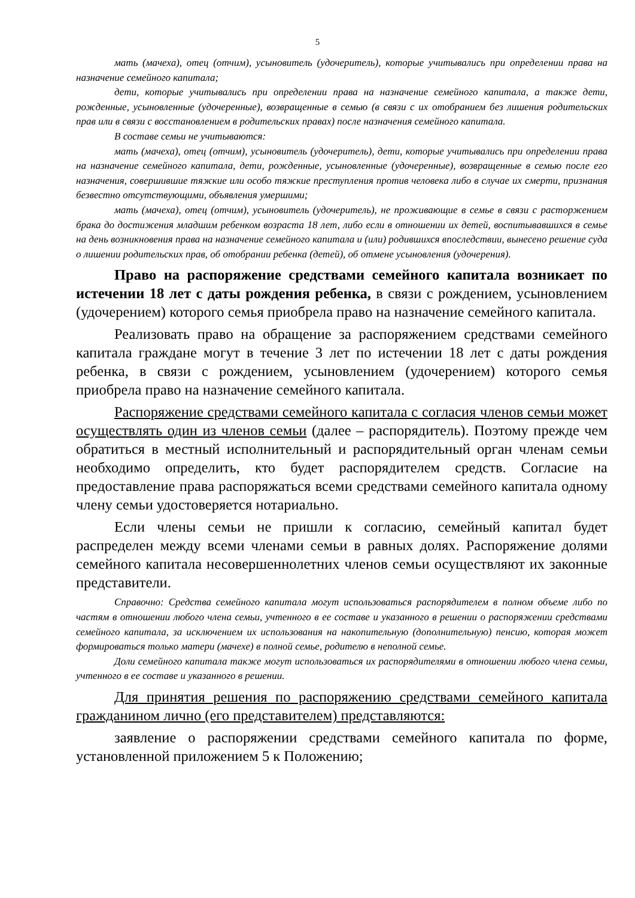5
мать (мачеха), отец (отчим), усыновитель (удочеритель), которые учитывались при определении права на назначение семейного капитала;
дети, которые учитывались при определении права на назначение семейного капитала, а также дети, рожденные, усыновленные (удочеренные), возвращенные в семью (в связи с их отобранием без лишения родительских прав или в связи с восстановлением в родительских правах) после назначения семейного капитала.
В составе семьи не учитываются:
мать (мачеха), отец (отчим), усыновитель (удочеритель), дети, которые учитывались при определении права на назначение семейного капитала, дети, рожденные, усыновленные (удочеренные), возвращенные в семью после его назначения, совершившие тяжкие или особо тяжкие преступления против человека либо в случае их смерти, признания безвестно отсутствующими, объявления умершими;
мать (мачеха), отец (отчим), усыновитель (удочеритель), не проживающие в семье в связи с расторжением брака до достижения младшим ребенком возраста 18 лет, либо если в отношении их детей, воспитывавшихся в семье на день возникновения права на назначение семейного капитала и (или) родившихся впоследствии, вынесено решение суда о лишении родительских прав, об отобрании ребенка (детей), об отмене усыновления (удочерения).
Право на распоряжение средствами семейного капитала возникает по истечении 18 лет с даты рождения ребенка, в связи с рождением, усыновлением (удочерением) которого семья приобрела право на назначение семейного капитала.
Реализовать право на обращение за распоряжением средствами семейного капитала граждане могут в течение 3 лет по истечении 18 лет с даты рождения ребенка, в связи с рождением, усыновлением (удочерением) которого семья приобрела право на назначение семейного капитала.
Распоряжение средствами семейного капитала с согласия членов семьи может осуществлять один из членов семьи (далее – распорядитель). Поэтому прежде чем обратиться в местный исполнительный и распорядительный орган членам семьи необходимо определить, кто будет распорядителем средств. Согласие на предоставление права распоряжаться всеми средствами семейного капитала одному члену семьи удостоверяется нотариально.
Если члены семьи не пришли к согласию, семейный капитал будет распределен между всеми членами семьи в равных долях. Распоряжение долями семейного капитала несовершеннолетних членов семьи осуществляют их законные представители.
Справочно: Средства семейного капитала могут использоваться распорядителем в полном объеме либо по частям в отношении любого члена семьи, учтенного в ее составе и указанного в решении о распоряжении средствами семейного капитала, за исключением их использования на накопительную (дополнительную) пенсию, которая может формироваться только матери (мачехе) в полной семье, родителю в неполной семье.
Доли семейного капитала также могут использоваться их распорядителями в отношении любого члена семьи, учтенного в ее составе и указанного в решении.
Для принятия решения по распоряжению средствами семейного капитала гражданином лично (его представителем) представляются:
заявление о распоряжении средствами семейного капитала по форме, установленной приложением 5 к Положению;